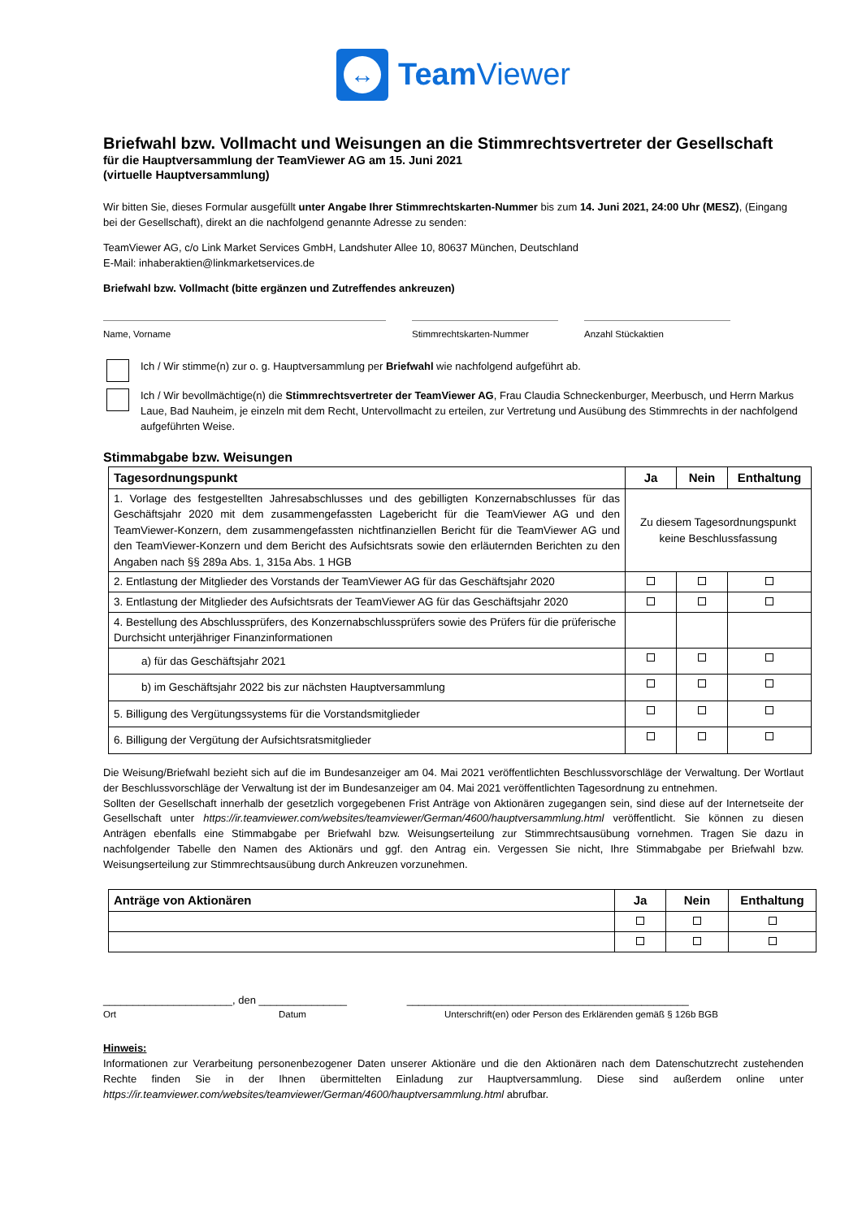↔
Team Viewer
Briefwahl bzw. Vollmacht und Weisungen an die Stimmrechtsvertreter der Gesellschaft
für die Hauptversammlung der TeamViewer AG am 15. Juni 2021
(virtuelle Hauptversammlung)
Wir bitten Sie, dieses Formular ausgefüllt unter Angabe Ihrer Stimmrechtskarten-Nummer bis zum 14. Juni 2021, 24:00 Uhr (MESZ), (Eingang bei der Gesellschaft), direkt an die nachfolgend genannte Adresse zu senden:
TeamViewer AG, c/o Link Market Services GmbH, Landshuter Allee 10, 80637 München, Deutschland
E-Mail: inhaberaktien@linkmarketservices.de
Briefwahl bzw. Vollmacht (bitte ergänzen und Zutreffendes ankreuzen)
Name, Vorname Stimmrechtskarten-Nummer Anzahl Stückaktien
Ich / Wir stimme(n) zur o. g. Hauptversammlung per Briefwahl wie nachfolgend aufgeführt ab.
Ich / Wir bevollmächtige(n) die Stimmrechtsvertreter der TeamViewer AG, Frau Claudia Schneckenburger, Meerbusch, und Herrn Markus Laue, Bad Nauheim, je einzeln mit dem Recht, Untervollmacht zu erteilen, zur Vertretung und Ausübung des Stimmrechts in der nachfolgend aufgeführten Weise.
Stimmabgabe bzw. Weisungen
| Tagesordnungspunkt | Ja | Nein | Enthaltung |
| --- | --- | --- | --- |
| 1. Vorlage des festgestellten Jahresabschlusses und des gebilligten Konzernabschlusses für das Geschäftsjahr 2020 mit dem zusammengefassten Lagebericht für die TeamViewer AG und den TeamViewer-Konzern, dem zusammengefassten nichtfinanziellen Bericht für die TeamViewer AG und den TeamViewer-Konzern und dem Bericht des Aufsichtsrats sowie den erläuternden Berichten zu den Angaben nach §§ 289a Abs. 1, 315a Abs. 1 HGB | Zu diesem Tagesordnungspunkt keine Beschlussfassung | | |
| 2. Entlastung der Mitglieder des Vorstands der TeamViewer AG für das Geschäftsjahr 2020 | | | |
| 3. Entlastung der Mitglieder des Aufsichtsrats der TeamViewer AG für das Geschäftsjahr 2020 | | | |
| 4. Bestellung des Abschlussprüfers, des Konzernabschlussprüfers sowie des Prüfers für die prüferische Durchsicht unterjähriger Finanzinformationen | | | |
| a) für das Geschäftsjahr 2021 | | | |
| b) im Geschäftsjahr 2022 bis zur nächsten Hauptversammlung | | | |
| 5. Billigung des Vergütungssystems für die Vorstandsmitglieder | | | |
| 6. Billigung der Vergütung der Aufsichtsratsmitglieder | | | |
Die Weisung/Briefwahl bezieht sich auf die im Bundesanzeiger am 04. Mai 2021 veröffentlichten Beschlussvorschläge der Verwaltung. Der Wortlaut der Beschlussvorschläge der Verwaltung ist der im Bundesanzeiger am 04. Mai 2021 veröffentlichten Tagesordnung zu entnehmen.
Sollten der Gesellschaft innerhalb der gesetzlich vorgegebenen Frist Anträge von Aktionären zugegangen sein, sind diese auf der Internetseite der Gesellschaft unter https://ir.teamviewer.com/websites/teamviewer/German/4600/hauptversammlung.html veröffentlicht. Sie können zu diesen Anträgen ebenfalls eine Stimmabgabe per Briefwahl bzw. Weisungserteilung zur Stimmrechtsausübung vornehmen. Tragen Sie dazu in nachfolgender Tabelle den Namen des Aktionärs und ggf. den Antrag ein. Vergessen Sie nicht, Ihre Stimmabgabe per Briefwahl bzw. Weisungserteilung zur Stimmrechtsausübung durch Ankreuzen vorzunehmen.
| Anträge von Aktionären | Ja | Nein | Enthaltung |
| --- | --- | --- | --- |
______________________, den _______________ ________________________________________________
Ort Datum Unterschrift(en) oder Person des Erklärenden gemäß § 126b BGB
Hinweis:
Informationen zur Verarbeitung personenbezogener Daten unserer Aktionäre und die den Aktionären nach dem Datenschutzrecht zustehenden Rechte finden Sie in der Ihnen übermittelten Einladung zur Hauptversammlung. Diese sind außerdem online unter https://ir.teamviewer.com/websites/teamviewer/German/4600/hauptversammlung.html abrufbar.